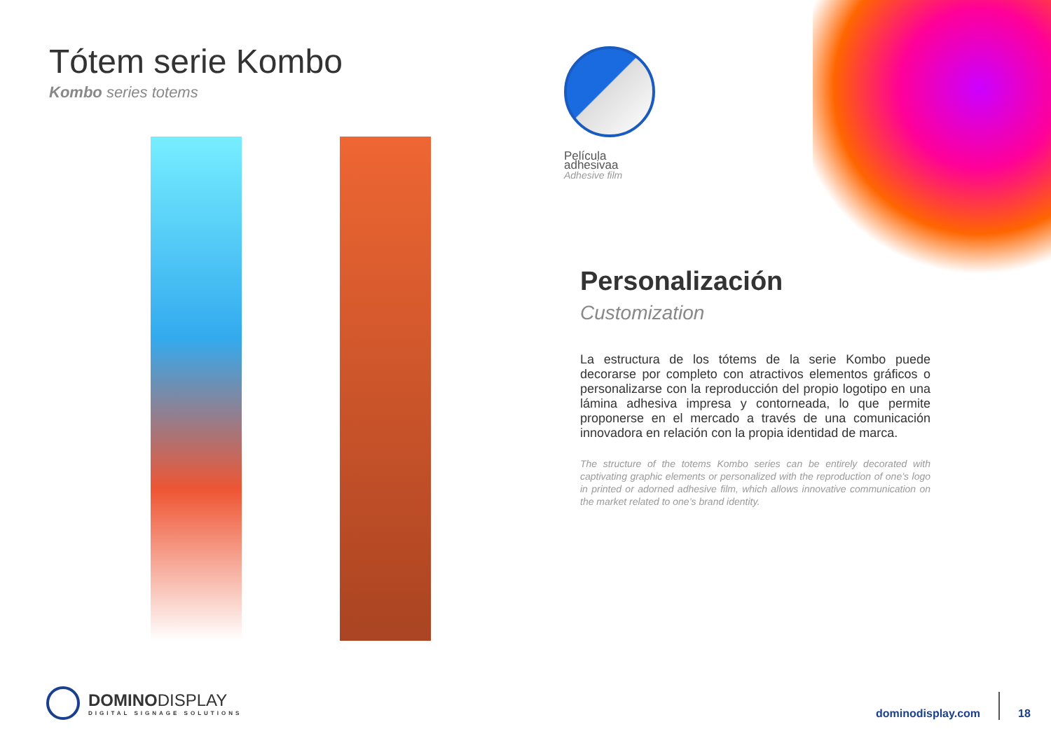Tótem serie Kombo
Kombo series totems
Película adhesivaa
Adhesive film
Personalización
Customization
La estructura de los tótems de la serie Kombo puede decorarse por completo con atractivos elementos gráficos o personalizarse con la reproducción del propio logotipo en una lámina adhesiva impresa y contorneada, lo que permite proponerse en el mercado a través de una comunicación innovadora en relación con la propia identidad de marca.
The structure of the totems Kombo series can be entirely decorated with captivating graphic elements or personalized with the reproduction of one’s logo in printed or adorned adhesive film, which allows innovative communication on the market related to one’s brand identity.
DOMINODISPLAY
DIGITAL SIGNAGE SOLUTIONS
dominodisplay.com
18